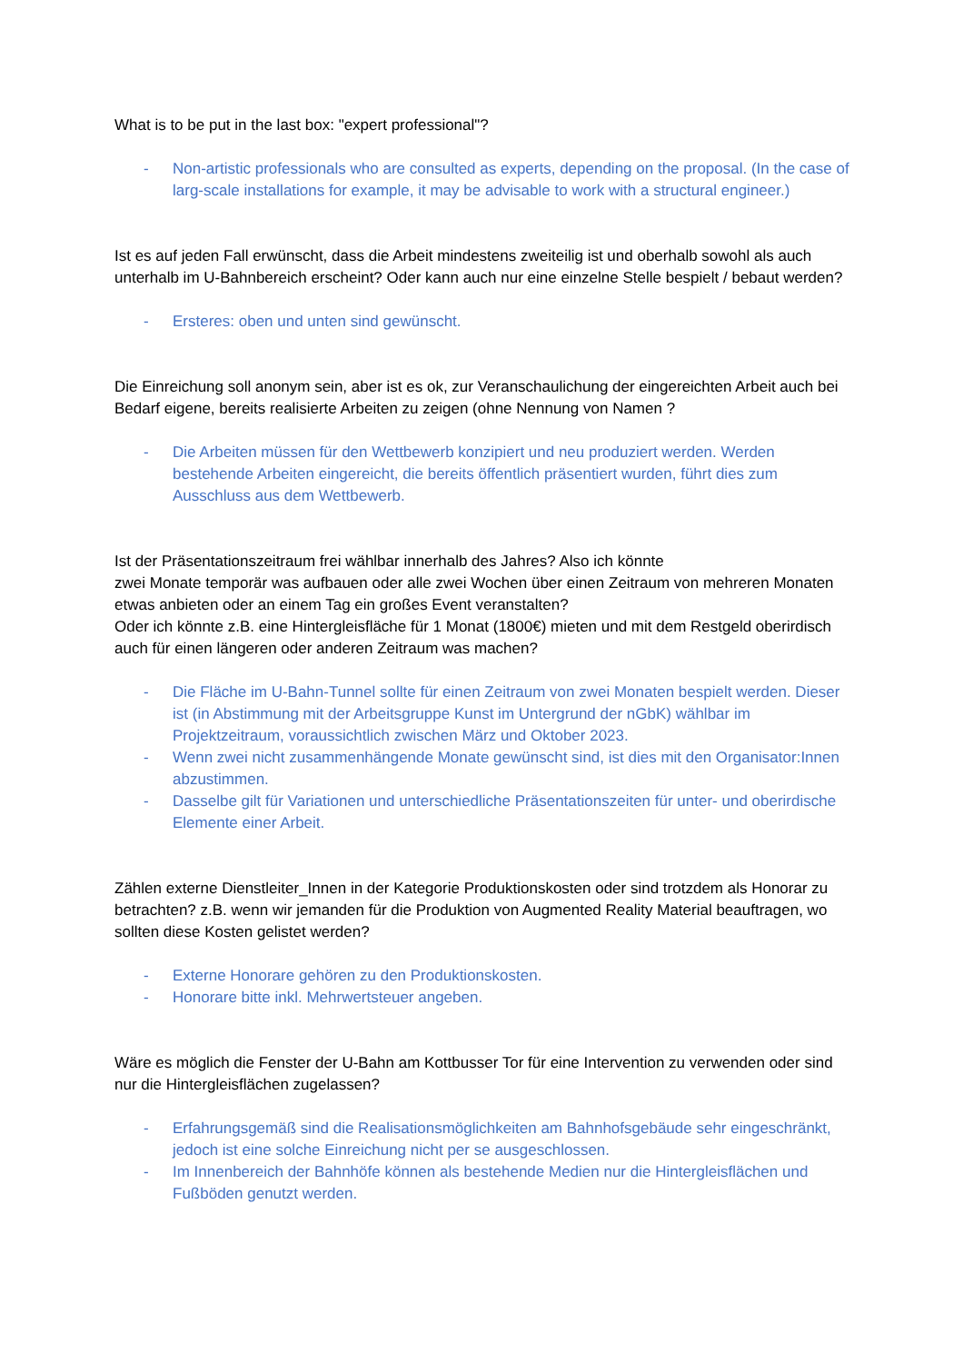What is to be put in the last box: "expert professional"?
- Non-artistic professionals who are consulted as experts, depending on the proposal. (In the case of larg-scale installations for example, it may be advisable to work with a structural engineer.)
Ist es auf jeden Fall erwünscht, dass die Arbeit mindestens zweiteilig ist und oberhalb sowohl als auch unterhalb im U-Bahnbereich erscheint? Oder kann auch nur eine einzelne Stelle bespielt / bebaut werden?
- Ersteres: oben und unten sind gewünscht.
Die Einreichung soll anonym sein, aber ist es ok, zur Veranschaulichung der eingereichten Arbeit auch bei Bedarf eigene, bereits realisierte Arbeiten zu zeigen (ohne Nennung von Namen ?
- Die Arbeiten müssen für den Wettbewerb konzipiert und neu produziert werden. Werden bestehende Arbeiten eingereicht, die bereits öffentlich präsentiert wurden, führt dies zum Ausschluss aus dem Wettbewerb.
Ist der Präsentationszeitraum frei wählbar innerhalb des Jahres? Also ich könnte
zwei Monate temporär was aufbauen oder alle zwei Wochen über einen Zeitraum von mehreren Monaten etwas anbieten oder an einem Tag ein großes Event veranstalten?
Oder ich könnte z.B. eine Hintergleisfläche für 1 Monat (1800€) mieten und mit dem Restgeld oberirdisch auch für einen längeren oder anderen Zeitraum was machen?
- Die Fläche im U-Bahn-Tunnel sollte für einen Zeitraum von zwei Monaten bespielt werden. Dieser ist (in Abstimmung mit der Arbeitsgruppe Kunst im Untergrund der nGbK) wählbar im Projektzeitraum, voraussichtlich zwischen März und Oktober 2023.
- Wenn zwei nicht zusammenhängende Monate gewünscht sind, ist dies mit den Organisator:Innen abzustimmen.
- Dasselbe gilt für Variationen und unterschiedliche Präsentationszeiten für unter- und oberirdische Elemente einer Arbeit.
Zählen externe Dienstleiter_Innen in der Kategorie Produktionskosten oder sind trotzdem als Honorar zu betrachten? z.B. wenn wir jemanden für die Produktion von Augmented Reality Material beauftragen, wo sollten diese Kosten gelistet werden?
- Externe Honorare gehören zu den Produktionskosten.
- Honorare bitte inkl. Mehrwertsteuer angeben.
Wäre es möglich die Fenster der U-Bahn am Kottbusser Tor für eine Intervention zu verwenden oder sind nur die Hintergleisflächen zugelassen?
- Erfahrungsgemäß sind die Realisationsmöglichkeiten am Bahnhofsgebäude sehr eingeschränkt, jedoch ist eine solche Einreichung nicht per se ausgeschlossen.
- Im Innenbereich der Bahnhöfe können als bestehende Medien nur die Hintergleisflächen und Fußböden genutzt werden.